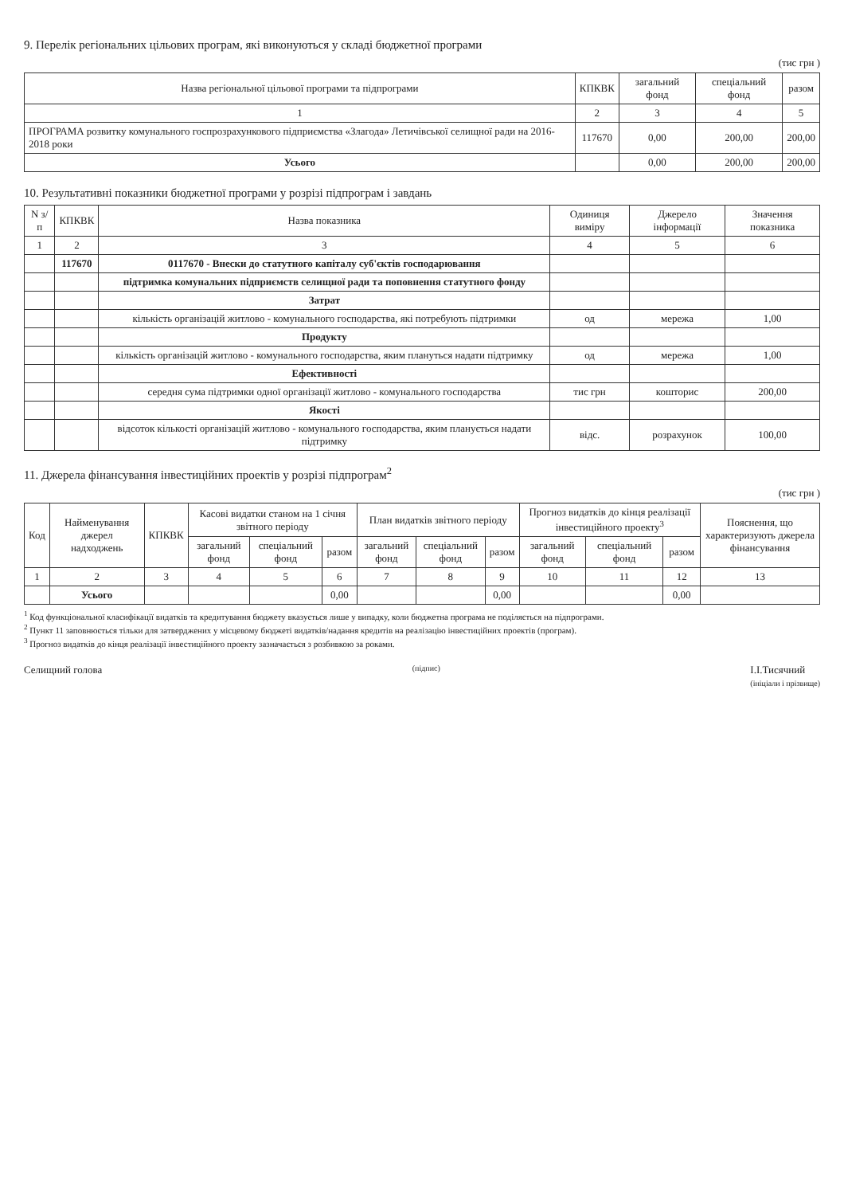9. Перелік регіональних цільових програм, які виконуються у складі бюджетної програми
(тис грн )
| Назва регіональної цільової програми та підпрограми | КПКВК | загальний фонд | спеціальний фонд | разом |
| --- | --- | --- | --- | --- |
| 1 | 2 | 3 | 4 | 5 |
| ПРОГРАМА розвитку комунального госпрозрахункового підприємства «Злагода» Летичівської селищної ради на 2016-2018 роки | 117670 | 0,00 | 200,00 | 200,00 |
| Усього | | 0,00 | 200,00 | 200,00 |
10. Результативні показники бюджетної програми у розрізі підпрограм і завдань
| N з/п | КПКВК | Назва показника | Одиниця виміру | Джерело інформації | Значення показника |
| --- | --- | --- | --- | --- | --- |
| 1 | 2 | 3 | 4 | 5 | 6 |
| | 117670 | 0117670 - Внески до статутного капіталу суб'єктів господарювання | | | |
| | | підтримка комунальних підприємств селищної ради та поповнення статутного фонду | | | |
| | | Затрат | | | |
| | | кількість організацій житлово - комунального господарства, які потребують підтримки | од | мережа | 1,00 |
| | | Продукту | | | |
| | | кількість організацій житлово - комунального господарства, яким плануться надати підтримку | од | мережа | 1,00 |
| | | Ефективності | | | |
| | | середня сума підтримки одної організації житлово - комунального господарства | тис грн | кошторис | 200,00 |
| | | Якості | | | |
| | | відсоток кількості організацій житлово - комунального господарства, яким планується надати підтримку | відс. | розрахунок | 100,00 |
11. Джерела фінансування інвестиційних проектів у розрізі підпрограм<sup>2</sup>
(тис грн )
| Код | Найменування джерел надходжень | КПКВК | Касові видатки станом на 1 січня звітного періоду | | | План видатків звітного періоду | | | Прогноз видатків до кінця реалізації інвестиційного проекту<sup>3</sup> | | | Пояснення, що характеризують джерела фінансування |
| --- | --- | --- | --- | --- | --- | --- | --- | --- | --- | --- | --- | --- |
| | | | загальний фонд | спеціальний фонд | разом | загальний фонд | спеціальний фонд | разом | загальний фонд | спеціальний фонд | разом | |
| 1 | 2 | 3 | 4 | 5 | 6 | 7 | 8 | 9 | 10 | 11 | 12 | 13 |
| | Усього | | | | 0,00 | | | 0,00 | | | 0,00 | |
<sup>1</sup> Код функціональної класифікації видатків та кредитування бюджету вказується лише у випадку, коли бюджетна програма не поділяється на підпрограми.
<sup>2</sup> Пункт 11 заповнюється тільки для затверджених у місцевому бюджеті видатків/надання кредитів на реалізацію інвестиційних проектів (програм).
<sup>3</sup> Прогноз видатків до кінця реалізації інвестиційного проекту зазначається з розбивкою за роками.
Селищний голова
(підпис)
І.І.Тисячний
(ініціали і прізвище)